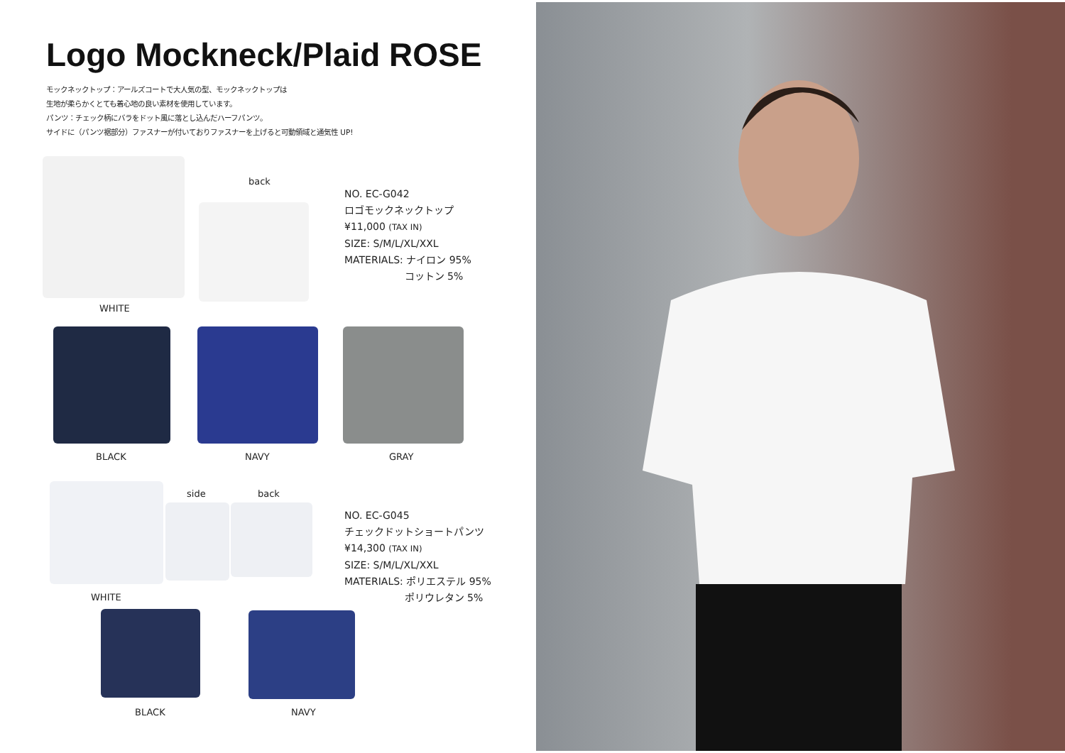Logo Mockneck/Plaid ROSE
モックネックトップ：アールズコートで大人気の型、モックネックトップは
生地が柔らかくとても着心地の良い素材を使用しています。
パンツ：チェック柄にバラをドット風に落とし込んだハーフパンツ。
サイドに（パンツ裾部分）ファスナーが付いておりファスナーを上げると可動領域と通気性 UP!
back
WHITE
NO. EC-G042
ロゴモックネックトップ
¥11,000 (TAX IN)
SIZE: S/M/L/XL/XXL
MATERIALS: ナイロン 95%
コットン 5%
BLACK NAVY GRAY
side back
WHITE
NO. EC-G045
チェックドットショートパンツ
¥14,300 (TAX IN)
SIZE: S/M/L/XL/XXL
MATERIALS: ポリエステル 95%
ポリウレタン 5%
BLACK NAVY